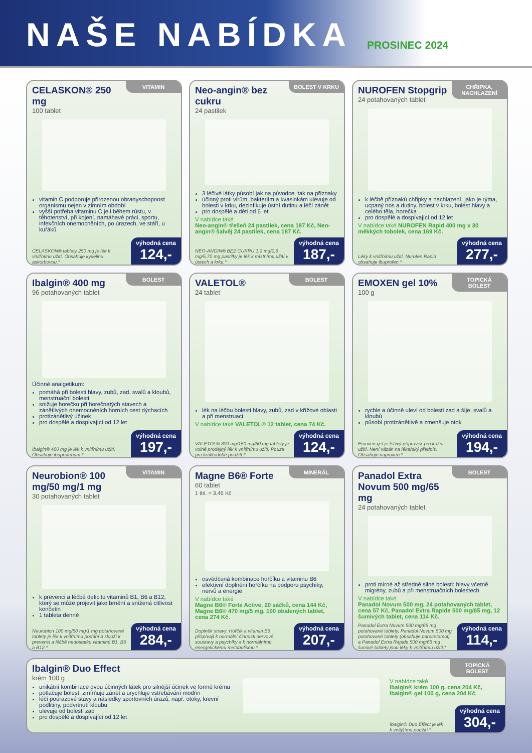NAŠE NABÍDKA
PROSINEC 2024
VITAMIN
CELASKON® 250 mg
100 tablet
vitamin C podporuje přirozenou obranyschopnost organismu nejen v zimním období
vyšší potřeba vitaminu C je i během růstu, v těhotenství, při kojení, namáhavé práci, sportu, infekčních onemocněních, po úrazech, ve stáří, u kuřáků
CELASKON® tablety 250 mg je lék k vnitřnímu užití. Obsahuje kyselinu askorbovou.*
výhodná cena
124,-
BOLEST V KRKU
Neo-angin® bez cukru
24 pastilek
3 léčivé látky působí jak na původce, tak na příznaky
účinný proti virům, bakteriím a kvasinkám ulevuje od bolesti v krku, dezinfikuje ústní dutinu a léčí zánět
pro dospělé a děti od 6 let
V nabídce také
Neo-angin® třešeň 24 pastilek, cena 187 Kč, Neo-angin® šalvěj 24 pastilek, cena 187 Kč.
NEO-ANGIN® BEZ CUKRU 1,2 mg/0,6 mg/5,72 mg pastilky je lék k místnímu užití v ústech a krku.*
výhodná cena
187,-
CHŘIPKA, NACHLAZENÍ
NUROFEN Stopgrip
24 potahovaných tablet
k léčbě příznaků chřipky a nachlazení, jako je rýma, ucpaný nos a dutiny, bolest v krku, bolest hlavy a celého těla, horečka
pro dospělé a dospívající od 12 let
V nabídce také NUROFEN Rapid 400 mg x 30 měkkých tobolek, cena 169 Kč.
Léky k vnitřnímu užití. Nurofen Rapid obsahuje ibuprofen.*
výhodná cena
277,-
BOLEST
Ibalgin® 400 mg
96 potahovaných tablet
Účinné analgetikum:
pomáhá při bolesti hlavy, zubů, zad, svalů a kloubů, menstruační bolesti
snižuje horečku při horečnatých stavech a zánětlivých onemocněních horních cest dýchacích
protizánětlivý účinek
pro dospělé a dospívající od 12 let
Ibalgin® 400 mg je lék k vnitřnímu užití. Obsahuje ibuprofenum.*
výhodná cena
197,-
BOLEST
VALETOL®
24 tablet
lék na léčbu bolesti hlavy, zubů, zad v křížové oblasti a při menstruaci
V nabídce také VALETOL® 12 tablet, cena 74 Kč.
VALETOL® 300 mg/150 mg/50 mg tablety je volně prodejný lék k vnitřnímu užití. Pouze pro krátkodobé použití.*
výhodná cena
124,-
TOPICKÁ BOLEST
EMOXEN gel 10%
100 g
rychle a účinně uleví od bolesti zad a šíje, svalů a kloubů
působí protizánětlivě a zmenšuje otok
Emoxen gel je léčivý přípravek pro kožní užití. Není vázán na lékařský předpis. Obsahuje naproxen.*
výhodná cena
194,-
VITAMIN
Neurobion® 100 mg/50 mg/1 mg
30 potahovaných tablet
k prevenci a léčbě deficitu vitaminů B1, B6 a B12, který se může projevit jako brnění a snížená citlivost končetin
1 tableta denně
Neurobion 100 mg/50 mg/1 mg potahované tablety je lék k vnitřnímu podání a slouží k prevenci a léčbě nedostatku vitaminů B1, B6 a B12.*
výhodná cena
284,-
MINERÁL
Magne B6® Forte
60 tablet
1 tbl. = 3,45 Kč
osvědčená kombinace hořčíku a vitaminu B6
efektivní doplnění hořčíku na podporu psychiky, nervů a energie
V nabídce také
Magne B6® Forte Active, 20 sáčků, cena 144 Kč, Magne B6® 470 mg/5 mg, 100 obalených tablet, cena 274 Kč.
Doplněk stravy. Hořčík a vitamin B6 přispívají k normální činnosti nervové soustavy a psychiky a k normálnímu energetickému metabolismu.*
výhodná cena
207,-
BOLEST
Panadol Extra Novum 500 mg/65 mg
24 potahovaných tablet
proti mírné až středně silné bolesti: hlavy včetně migrény, zubů a při menstruačních bolestech
V nabídce také
Panadol Novum 500 mg, 24 potahovaných tablet, cena 57 Kč, Panadol Extra Rapide 500 mg/65 mg, 12 šumivých tablet, cena 114 Kč.
Panadol Extra Novum 500 mg/65 mg potahované tablety, Panadol Novum 500 mg potahované tablety (obsahuje paracetamol) a Panadol Extra Rapide 500 mg/65 mg šumivé tablety jsou léky k vnitřnímu užití.*
výhodná cena
114,-
TOPICKÁ BOLEST
Ibalgin® Duo Effect
krém 100 g
unikátní kombinace dvou účinných látek pro silnější účinek ve formě krému
potlačuje bolest, zmírňuje zánět a urychluje vstřebávání modřin
léčí poúrazové stavy a následky sportovních úrazů, např. otoky, krevní podlitiny, podvrtnutí kloubu
ulevuje od bolesti zad
pro dospělé a dospívající od 12 let
V nabídce také
Ibalgin® krém 100 g, cena 204 Kč, Ibalgin® gel 100 g, cena 204 Kč.
Ibalgin® Duo Effect je lék k vnějšímu použití.*
výhodná cena
304,-